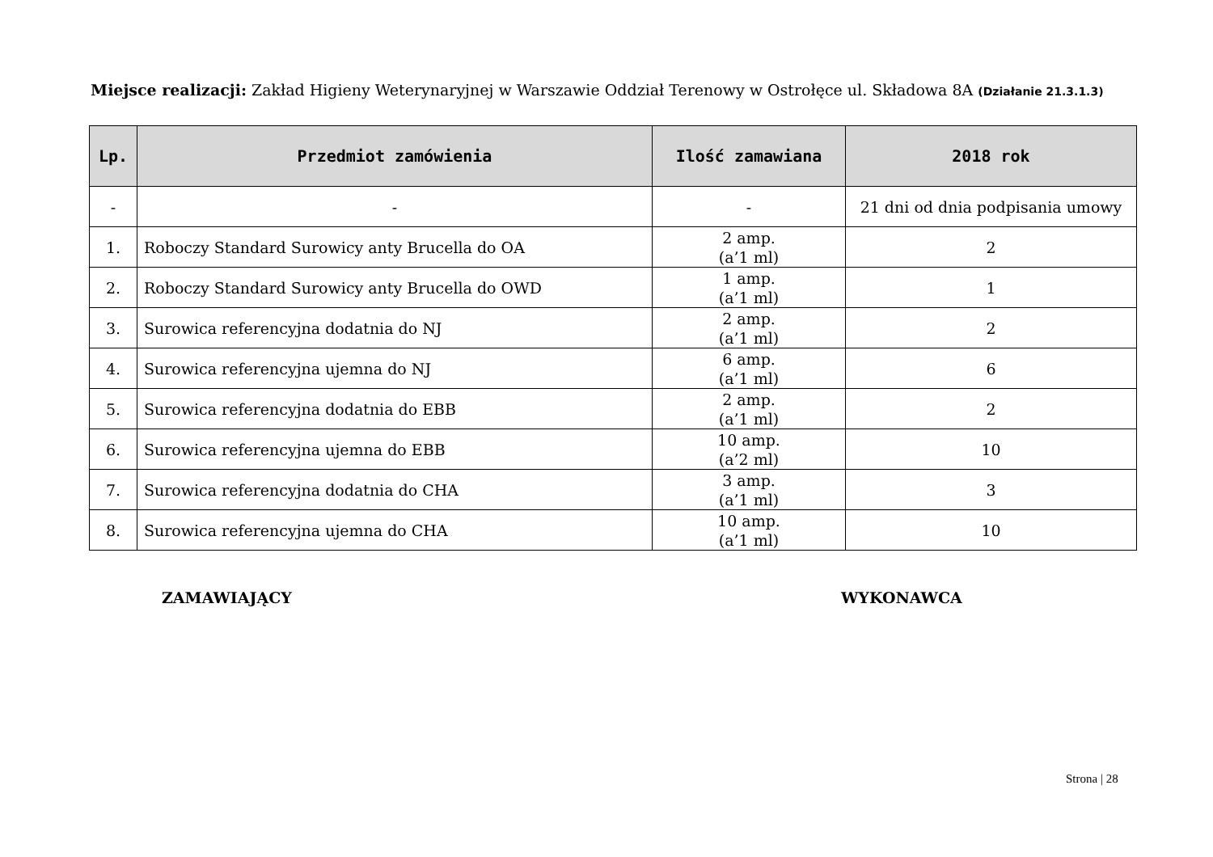Miejsce realizacji: Zakład Higieny Weterynaryjnej w Warszawie Oddział Terenowy w Ostrołęce ul. Składowa 8A (Działanie 21.3.1.3)
| Lp. | Przedmiot zamówienia | Ilość zamawiana | 2018 rok |
| --- | --- | --- | --- |
| - | - | - | 21 dni od dnia podpisania umowy |
| 1. | Roboczy Standard Surowicy anty Brucella do OA | 2 amp. (a’1 ml) | 2 |
| 2. | Roboczy Standard Surowicy anty Brucella do OWD | 1 amp. (a’1 ml) | 1 |
| 3. | Surowica referencyjna dodatnia do NJ | 2 amp. (a’1 ml) | 2 |
| 4. | Surowica referencyjna ujemna do NJ | 6 amp. (a’1 ml) | 6 |
| 5. | Surowica referencyjna dodatnia do EBB | 2 amp. (a’1 ml) | 2 |
| 6. | Surowica referencyjna ujemna do EBB | 10 amp. (a’2 ml) | 10 |
| 7. | Surowica referencyjna dodatnia do CHA | 3 amp. (a’1 ml) | 3 |
| 8. | Surowica referencyjna ujemna do CHA | 10 amp. (a’1 ml) | 10 |
ZAMAWIAJĄCY WYKONAWCA
Strona | 28